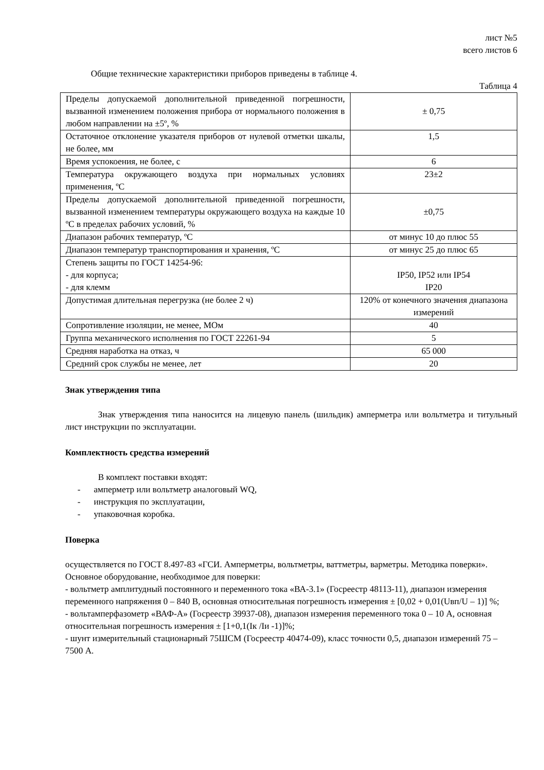лист №5
всего листов 6
Общие технические характеристики приборов приведены в таблице 4.
Таблица 4
| Пределы допускаемой дополнительной приведенной погрешности, вызванной изменением положения прибора от нормального положения в любом направлении на ±5º, % | ± 0,75 |
| Остаточное отклонение указателя приборов от нулевой отметки шкалы, не более, мм | 1,5 |
| Время успокоения, не более, с | 6 |
| Температура окружающего воздуха при нормальных условиях применения, ºС | 23±2 |
| Пределы допускаемой дополнительной приведенной погрешности, вызванной изменением температуры окружающего воздуха на каждые 10 ºС в пределах рабочих условий, % | ±0,75 |
| Диапазон рабочих температур, ºС | от минус 10 до плюс 55 |
| Диапазон температур транспортирования и хранения, ºС | от минус 25 до плюс 65 |
| Степень защиты по ГОСТ 14254-96: - для корпуса; - для клемм | IP50, IP52 или IP54 IP20 |
| Допустимая длительная перегрузка (не более 2 ч) | 120% от конечного значения диапазона измерений |
| Сопротивление изоляции, не менее, МОм | 40 |
| Группа механического исполнения по ГОСТ 22261-94 | 5 |
| Средняя наработка на отказ, ч | 65 000 |
| Средний срок службы не менее, лет | 20 |
Знак утверждения типа
Знак утверждения типа наносится на лицевую панель (шильдик) амперметра или вольтметра и титульный лист инструкции по эксплуатации.
Комплектность средства измерений
В комплект поставки входят:
- амперметр или вольтметр аналоговый WQ,
- инструкция по эксплуатации,
- упаковочная коробка.
Поверка
осуществляется по ГОСТ 8.497-83 «ГСИ. Амперметры, вольтметры, ваттметры, варметры. Методика поверки».
Основное оборудование, необходимое для поверки:
- вольтметр амплитудный постоянного и переменного тока «ВА-3.1» (Госреестр 48113-11), диапазон измерения переменного напряжения 0 – 840 В, основная относительная погрешность измерения ± [0,02 + 0,01(Uвп/U – 1)] %;
- вольтамперфазометр «ВАФ-А» (Госреестр 39937-08), диапазон измерения переменного тока 0 – 10 А, основная относительная погрешность измерения ± [1+0,1(Iк /Iи -1)]%;
- шунт измерительный стационарный 75ШСМ (Госреестр 40474-09), класс точности 0,5, диапазон измерений 75 – 7500 А.